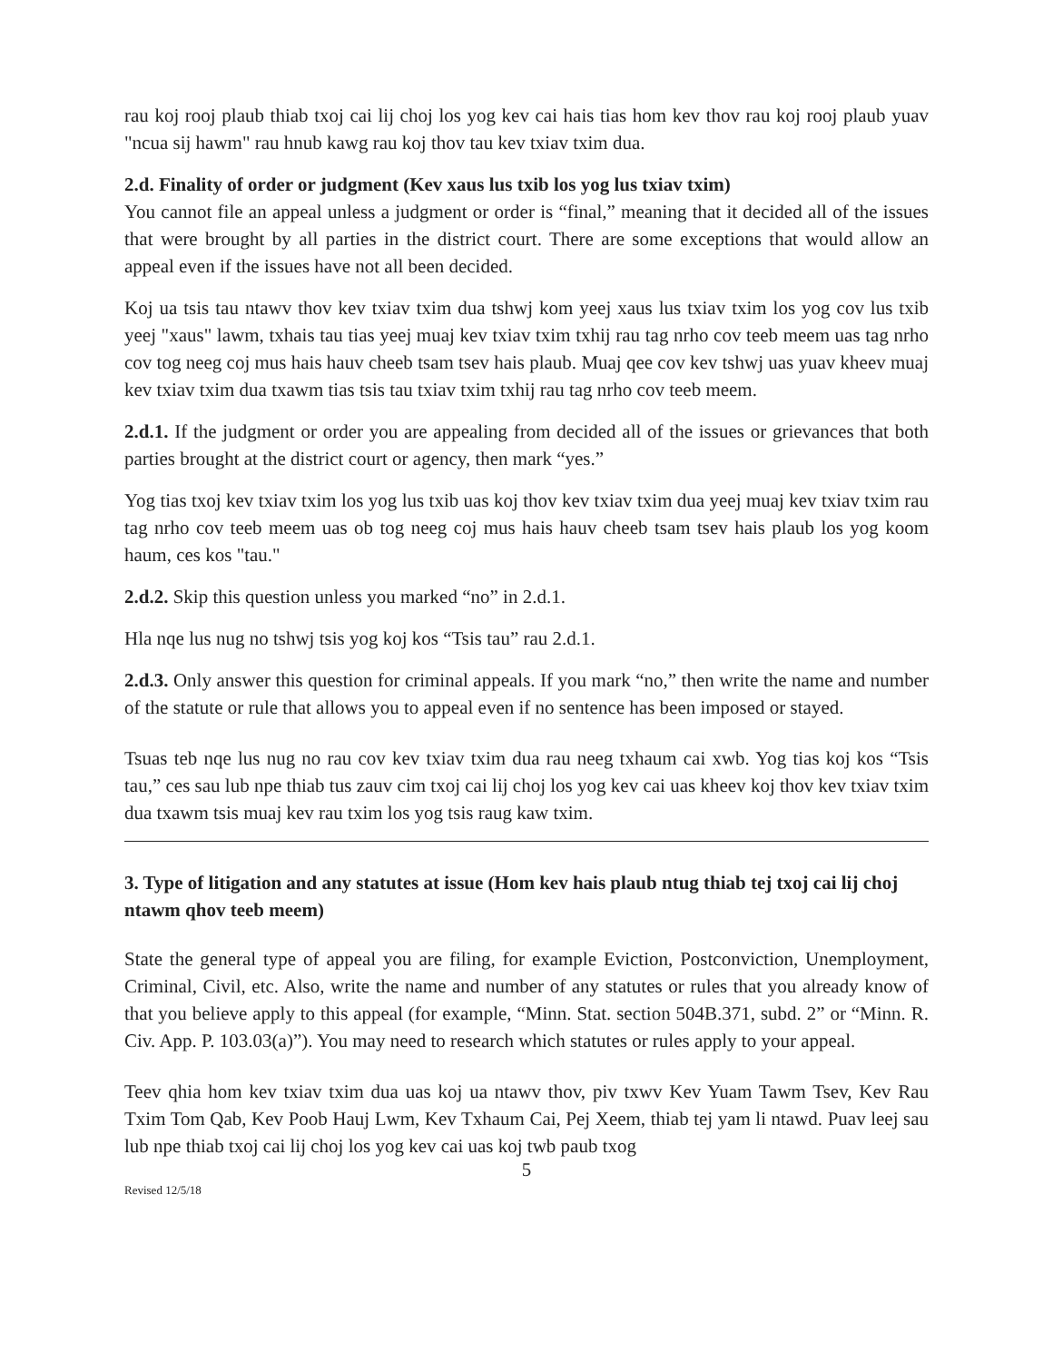rau koj rooj plaub thiab txoj cai lij choj los yog kev cai hais tias hom kev thov rau koj rooj plaub yuav "ncua sij hawm" rau hnub kawg rau koj thov tau kev txiav txim dua.
2.d. Finality of order or judgment (Kev xaus lus txib los yog lus txiav txim)
You cannot file an appeal unless a judgment or order is “final,” meaning that it decided all of the issues that were brought by all parties in the district court. There are some exceptions that would allow an appeal even if the issues have not all been decided.
Koj ua tsis tau ntawv thov kev txiav txim dua tshwj kom yeej xaus lus txiav txim los yog cov lus txib yeej "xaus" lawm, txhais tau tias yeej muaj kev txiav txim txhij rau tag nrho cov teeb meem uas tag nrho cov tog neeg coj mus hais hauv cheeb tsam tsev hais plaub. Muaj qee cov kev tshwj uas yuav kheev muaj kev txiav txim dua txawm tias tsis tau txiav txim txhij rau tag nrho cov teeb meem.
2.d.1. If the judgment or order you are appealing from decided all of the issues or grievances that both parties brought at the district court or agency, then mark “yes.”
Yog tias txoj kev txiav txim los yog lus txib uas koj thov kev txiav txim dua yeej muaj kev txiav txim rau tag nrho cov teeb meem uas ob tog neeg coj mus hais hauv cheeb tsam tsev hais plaub los yog koom haum, ces kos "tau."
2.d.2. Skip this question unless you marked “no” in 2.d.1.
Hla nqe lus nug no tshwj tsis yog koj kos “Tsis tau” rau 2.d.1.
2.d.3. Only answer this question for criminal appeals. If you mark “no,” then write the name and number of the statute or rule that allows you to appeal even if no sentence has been imposed or stayed.
Tsuas teb nqe lus nug no rau cov kev txiav txim dua rau neeg txhaum cai xwb. Yog tias koj kos “Tsis tau,” ces sau lub npe thiab tus zauv cim txoj cai lij choj los yog kev cai uas kheev koj thov kev txiav txim dua txawm tsis muaj kev rau txim los yog tsis raug kaw txim.
3. Type of litigation and any statutes at issue (Hom kev hais plaub ntug thiab tej txoj cai lij choj ntawm qhov teeb meem)
State the general type of appeal you are filing, for example Eviction, Postconviction, Unemployment, Criminal, Civil, etc. Also, write the name and number of any statutes or rules that you already know of that you believe apply to this appeal (for example, “Minn. Stat. section 504B.371, subd. 2” or “Minn. R. Civ. App. P. 103.03(a)”). You may need to research which statutes or rules apply to your appeal.
Teev qhia hom kev txiav txim dua uas koj ua ntawv thov, piv txwv Kev Yuam Tawm Tsev, Kev Rau Txim Tom Qab, Kev Poob Hauj Lwm, Kev Txhaum Cai, Pej Xeem, thiab tej yam li ntawd. Puav leej sau lub npe thiab txoj cai lij choj los yog kev cai uas koj twb paub txog
5
Revised 12/5/18